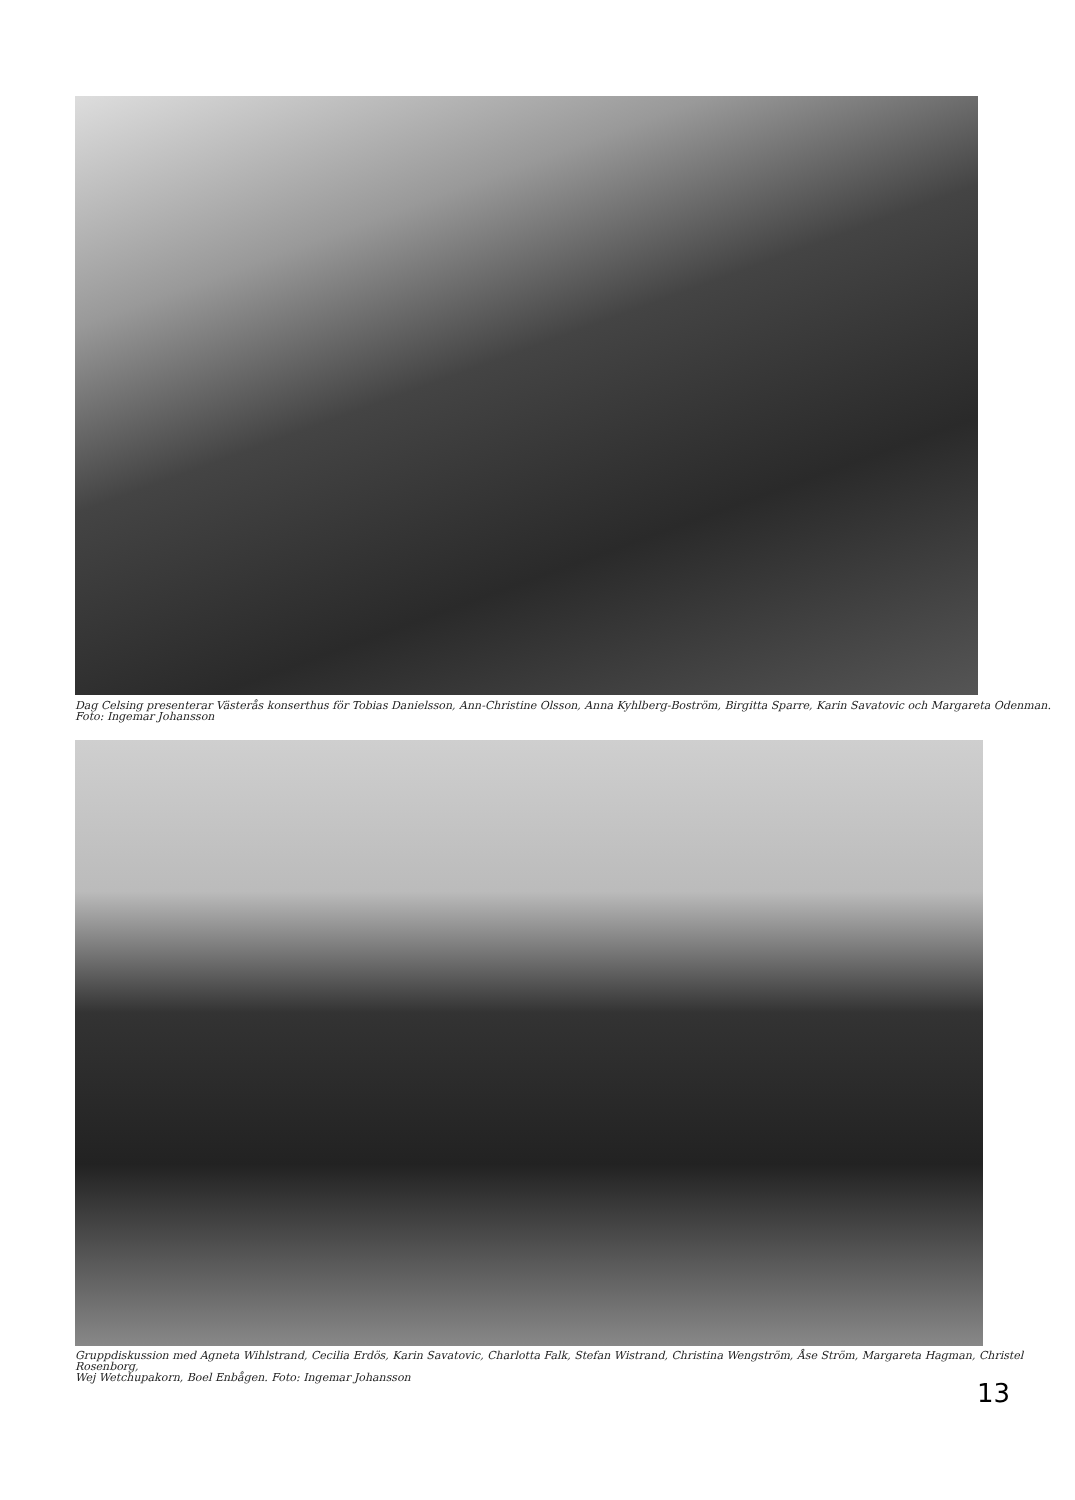Dag Celsing presenterar Västerås konserthus för Tobias Danielsson, Ann-Christine Olsson, Anna Kyhlberg-Boström, Birgitta Sparre, Karin Savatovic och Margareta Odenman.
Foto: Ingemar Johansson
Gruppdiskussion med Agneta Wihlstrand, Cecilia Erdös, Karin Savatovic, Charlotta Falk, Stefan Wistrand, Christina Wengström, Åse Ström, Margareta Hagman, Christel Rosenborg,
Wej Wetchupakorn, Boel Enbågen. Foto: Ingemar Johansson
13